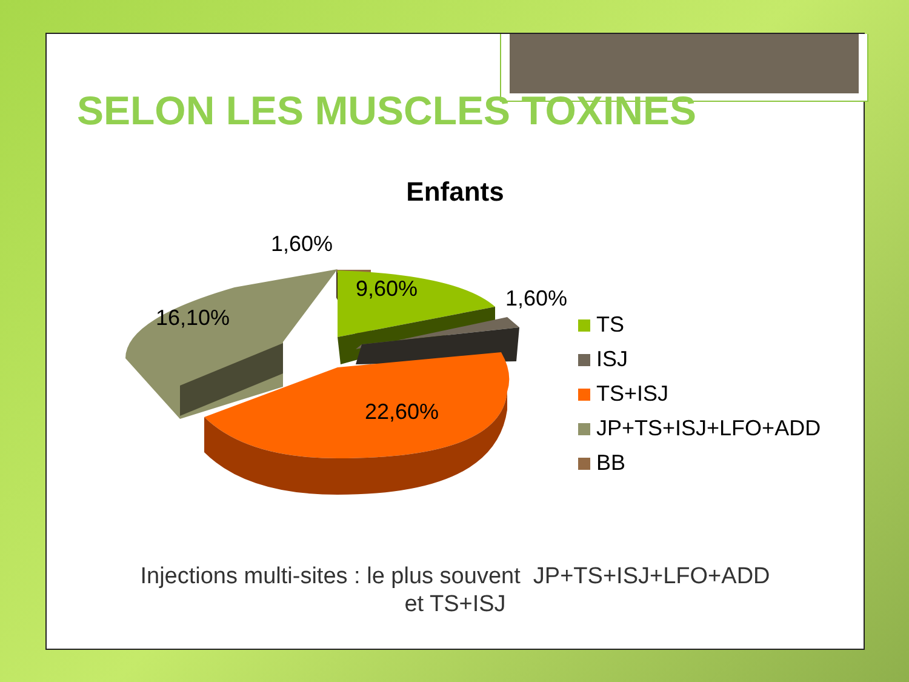SELON LES MUSCLES TOXINES
Enfants
1,60%
9,60%
1,60%
16,10%
22,60%
TS
ISJ
TS+ISJ
JP+TS+ISJ+LFO+ADD
BB
Injections multi-sites : le plus souvent JP+TS+ISJ+LFO+ADD
et TS+ISJ